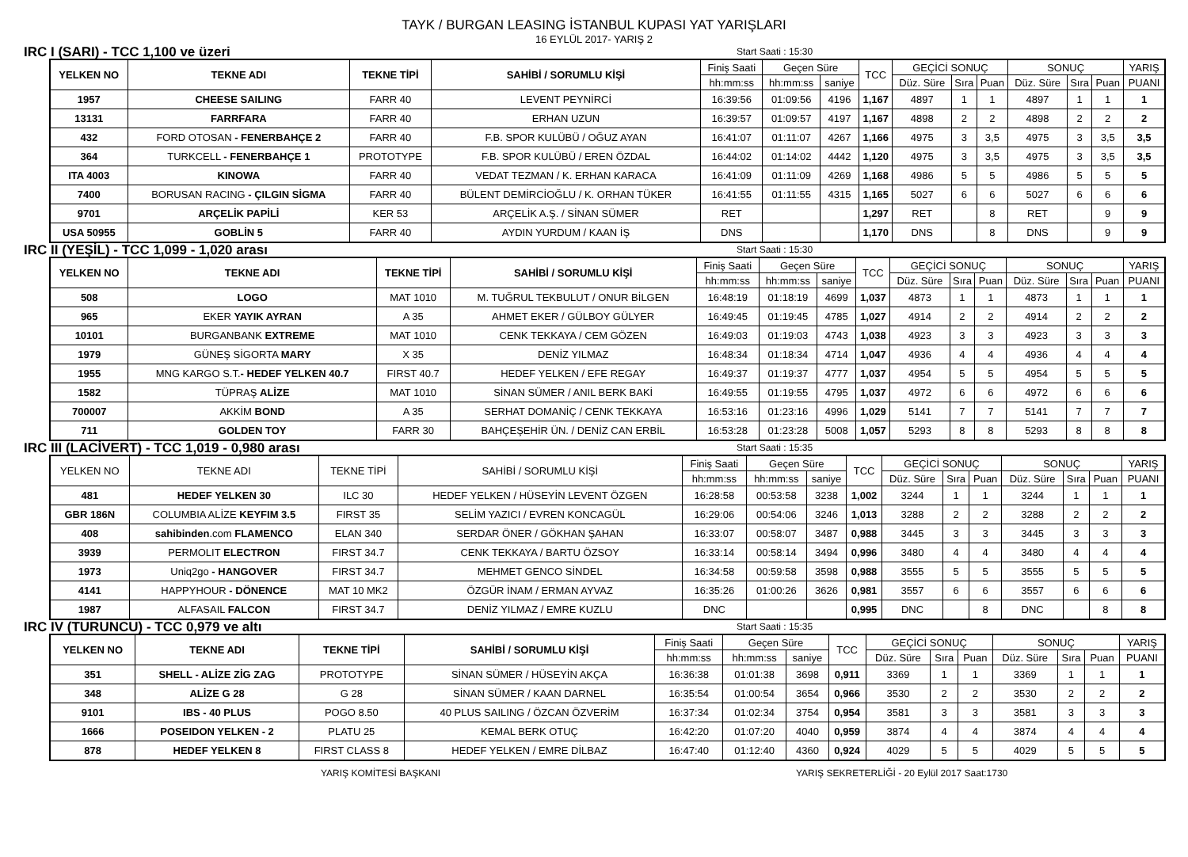TAYK / BURGAN LEASING İSTANBUL KUPASI YAT YARIŞLARI
16 EYLÜL 2017- YARIŞ 2
IRC I (SARI) - TCC 1,100 ve üzeri Start Saati : 15:30
| YELKEN NO | TEKNE ADI | TEKNE TİPİ | SAHİBİ / SORUMLU KİŞİ | Finiş Saati | Geçen Süre | | TCC | GEÇİCİ SONUÇ | | | SONUÇ | | | YARIŞ |
| --- | --- | --- | --- | --- | --- | --- | --- | --- | --- | --- | --- | --- | --- | --- |
| | | | | hh:mm:ss | hh:mm:ss | saniye | | Düz. Süre | Sıra | Puan | Düz. Süre | Sıra | Puan | PUANI |
| 1957 | CHEESE SAILING | FARR 40 | LEVENT PEYNİRCİ | 16:39:56 | 01:09:56 | 4196 | 1,167 | 4897 | 1 | 1 | 4897 | 1 | 1 | 1 |
| 13131 | FARRFARA | FARR 40 | ERHAN UZUN | 16:39:57 | 01:09:57 | 4197 | 1,167 | 4898 | 2 | 2 | 4898 | 2 | 2 | 2 |
| 432 | FORD OTOSAN - FENERBAHÇE 2 | FARR 40 | F.B. SPOR KULÜBÜ / OĞUZ AYAN | 16:41:07 | 01:11:07 | 4267 | 1,166 | 4975 | 3 | 3,5 | 4975 | 3 | 3,5 | 3,5 |
| 364 | TURKCELL - FENERBAHÇE 1 | PROTOTYPE | F.B. SPOR KULÜBÜ / EREN ÖZDAL | 16:44:02 | 01:14:02 | 4442 | 1,120 | 4975 | 3 | 3,5 | 4975 | 3 | 3,5 | 3,5 |
| ITA 4003 | KINOWA | FARR 40 | VEDAT TEZMAN / K. ERHAN KARACA | 16:41:09 | 01:11:09 | 4269 | 1,168 | 4986 | 5 | 5 | 4986 | 5 | 5 | 5 |
| 7400 | BORUSAN RACING - ÇILGIN SİGMA | FARR 40 | BÜLENT DEMİRCİOĞLU / K. ORHAN TÜKER | 16:41:55 | 01:11:55 | 4315 | 1,165 | 5027 | 6 | 6 | 5027 | 6 | 6 | 6 |
| 9701 | ARÇELİK PAPİLİ | KER 53 | ARÇELİK A.Ş. / SİNAN SÜMER | RET | | | 1,297 | RET | | 8 | RET | | 9 | 9 |
| USA 50955 | GOBLİN 5 | FARR 40 | AYDIN YURDUM / KAAN İŞ | DNS | | | 1,170 | DNS | | 8 | DNS | | 9 | 9 |
IRC II (YEŞİL) - TCC 1,099 - 1,020 arası Start Saati : 15:30
| YELKEN NO | TEKNE ADI | TEKNE TİPİ | SAHİBİ / SORUMLU KİŞİ | Finiş Saati | Geçen Süre | | TCC | GEÇİCİ SONUÇ | | | SONUÇ | | | YARIŞ |
| --- | --- | --- | --- | --- | --- | --- | --- | --- | --- | --- | --- | --- | --- | --- |
| | | | | hh:mm:ss | hh:mm:ss | saniye | | Düz. Süre | Sıra | Puan | Düz. Süre | Sıra | Puan | PUANI |
| 508 | LOGO | MAT 1010 | M. TUĞRUL TEKBULUT / ONUR BİLGEN | 16:48:19 | 01:18:19 | 4699 | 1,037 | 4873 | 1 | 1 | 4873 | 1 | 1 | 1 |
| 965 | EKER YAYIK AYRAN | A 35 | AHMET EKER / GÜLBOY GÜLYER | 16:49:45 | 01:19:45 | 4785 | 1,027 | 4914 | 2 | 2 | 4914 | 2 | 2 | 2 |
| 10101 | BURGANBANK EXTREME | MAT 1010 | CENK TEKKAYA / CEM GÖZEN | 16:49:03 | 01:19:03 | 4743 | 1,038 | 4923 | 3 | 3 | 4923 | 3 | 3 | 3 |
| 1979 | GÜNEŞ SİGORTA MARY | X 35 | DENİZ YILMAZ | 16:48:34 | 01:18:34 | 4714 | 1,047 | 4936 | 4 | 4 | 4936 | 4 | 4 | 4 |
| 1955 | MNG KARGO S.T. - HEDEF YELKEN 40.7 | FIRST 40.7 | HEDEF YELKEN / EFE REGAY | 16:49:37 | 01:19:37 | 4777 | 1,037 | 4954 | 5 | 5 | 4954 | 5 | 5 | 5 |
| 1582 | TÜPRAŞ ALİZE | MAT 1010 | SİNAN SÜMER / ANIL BERK BAKİ | 16:49:55 | 01:19:55 | 4795 | 1,037 | 4972 | 6 | 6 | 4972 | 6 | 6 | 6 |
| 700007 | AKKİM BOND | A 35 | SERHAT DOMANİÇ / CENK TEKKAYA | 16:53:16 | 01:23:16 | 4996 | 1,029 | 5141 | 7 | 7 | 5141 | 7 | 7 | 7 |
| 711 | GOLDEN TOY | FARR 30 | BAHÇEŞEHİR ÜN. / DENİZ CAN ERBİL | 16:53:28 | 01:23:28 | 5008 | 1,057 | 5293 | 8 | 8 | 5293 | 8 | 8 | 8 |
IRC III (LACİVERT) - TCC 1,019 - 0,980 arası Start Saati : 15:35
| YELKEN NO | TEKNE ADI | TEKNE TİPİ | SAHİBİ / SORUMLU KİŞİ | Finiş Saati | Geçen Süre | | TCC | GEÇİCİ SONUÇ | | | SONUÇ | | | YARIŞ |
| --- | --- | --- | --- | --- | --- | --- | --- | --- | --- | --- | --- | --- | --- | --- |
| | | | | hh:mm:ss | hh:mm:ss | saniye | | Düz. Süre | Sıra | Puan | Düz. Süre | Sıra | Puan | PUANI |
| 481 | HEDEF YELKEN 30 | ILC 30 | HEDEF YELKEN / HÜSEYİN LEVENT ÖZGEN | 16:28:58 | 00:53:58 | 3238 | 1,002 | 3244 | 1 | 1 | 3244 | 1 | 1 | 1 |
| GBR 186N | COLUMBIA ALİZE KEYFIM 3.5 | FIRST 35 | SELİM YAZICI / EVREN KONCAGÜL | 16:29:06 | 00:54:06 | 3246 | 1,013 | 3288 | 2 | 2 | 3288 | 2 | 2 | 2 |
| 408 | sahibinden .com FLAMENCO | ELAN 340 | SERDAR ÖNER / GÖKHAN ŞAHAN | 16:33:07 | 00:58:07 | 3487 | 0,988 | 3445 | 3 | 3 | 3445 | 3 | 3 | 3 |
| 3939 | PERMOLIT ELECTRON | FIRST 34.7 | CENK TEKKAYA / BARTU ÖZSOY | 16:33:14 | 00:58:14 | 3494 | 0,996 | 3480 | 4 | 4 | 3480 | 4 | 4 | 4 |
| 1973 | Uniq2go - HANGOVER | FIRST 34.7 | MEHMET GENCO SİNDEL | 16:34:58 | 00:59:58 | 3598 | 0,988 | 3555 | 5 | 5 | 3555 | 5 | 5 | 5 |
| 4141 | HAPPYHOUR - DÖNENCE | MAT 10 MK2 | ÖZGÜR İNAM / ERMAN AYVAZ | 16:35:26 | 01:00:26 | 3626 | 0,981 | 3557 | 6 | 6 | 3557 | 6 | 6 | 6 |
| 1987 | ALFASAIL FALCON | FIRST 34.7 | DENİZ YILMAZ / EMRE KUZLU | DNC | | | 0,995 | DNC | | 8 | DNC | | 8 | 8 |
IRC IV (TURUNCU) - TCC 0,979 ve altı Start Saati : 15:35
| YELKEN NO | TEKNE ADI | TEKNE TİPİ | SAHİBİ / SORUMLU KİŞİ | Finiş Saati | Geçen Süre | | TCC | GEÇİCİ SONUÇ | | | SONUÇ | | | YARIŞ |
| --- | --- | --- | --- | --- | --- | --- | --- | --- | --- | --- | --- | --- | --- | --- |
| | | | | hh:mm:ss | hh:mm:ss | saniye | | Düz. Süre | Sıra | Puan | Düz. Süre | Sıra | Puan | PUANI |
| 351 | SHELL - ALİZE ZİG ZAG | PROTOTYPE | SİNAN SÜMER / HÜSEYİN AKÇA | 16:36:38 | 01:01:38 | 3698 | 0,911 | 3369 | 1 | 1 | 3369 | 1 | 1 | 1 |
| 348 | ALİZE G 28 | G 28 | SİNAN SÜMER / KAAN DARNEL | 16:35:54 | 01:00:54 | 3654 | 0,966 | 3530 | 2 | 2 | 3530 | 2 | 2 | 2 |
| 9101 | IBS - 40 PLUS | POGO 8.50 | 40 PLUS SAILING / ÖZCAN ÖZVERİM | 16:37:34 | 01:02:34 | 3754 | 0,954 | 3581 | 3 | 3 | 3581 | 3 | 3 | 3 |
| 1666 | POSEIDON YELKEN - 2 | PLATU 25 | KEMAL BERK OTUÇ | 16:42:20 | 01:07:20 | 4040 | 0,959 | 3874 | 4 | 4 | 3874 | 4 | 4 | 4 |
| 878 | HEDEF YELKEN 8 | FIRST CLASS 8 | HEDEF YELKEN / EMRE DİLBAZ | 16:47:40 | 01:12:40 | 4360 | 0,924 | 4029 | 5 | 5 | 4029 | 5 | 5 | 5 |
YARIŞ KOMİTESİ BAŞKANI YARIŞ SEKRETERLİĞİ - 20 Eylül 2017 Saat:1730